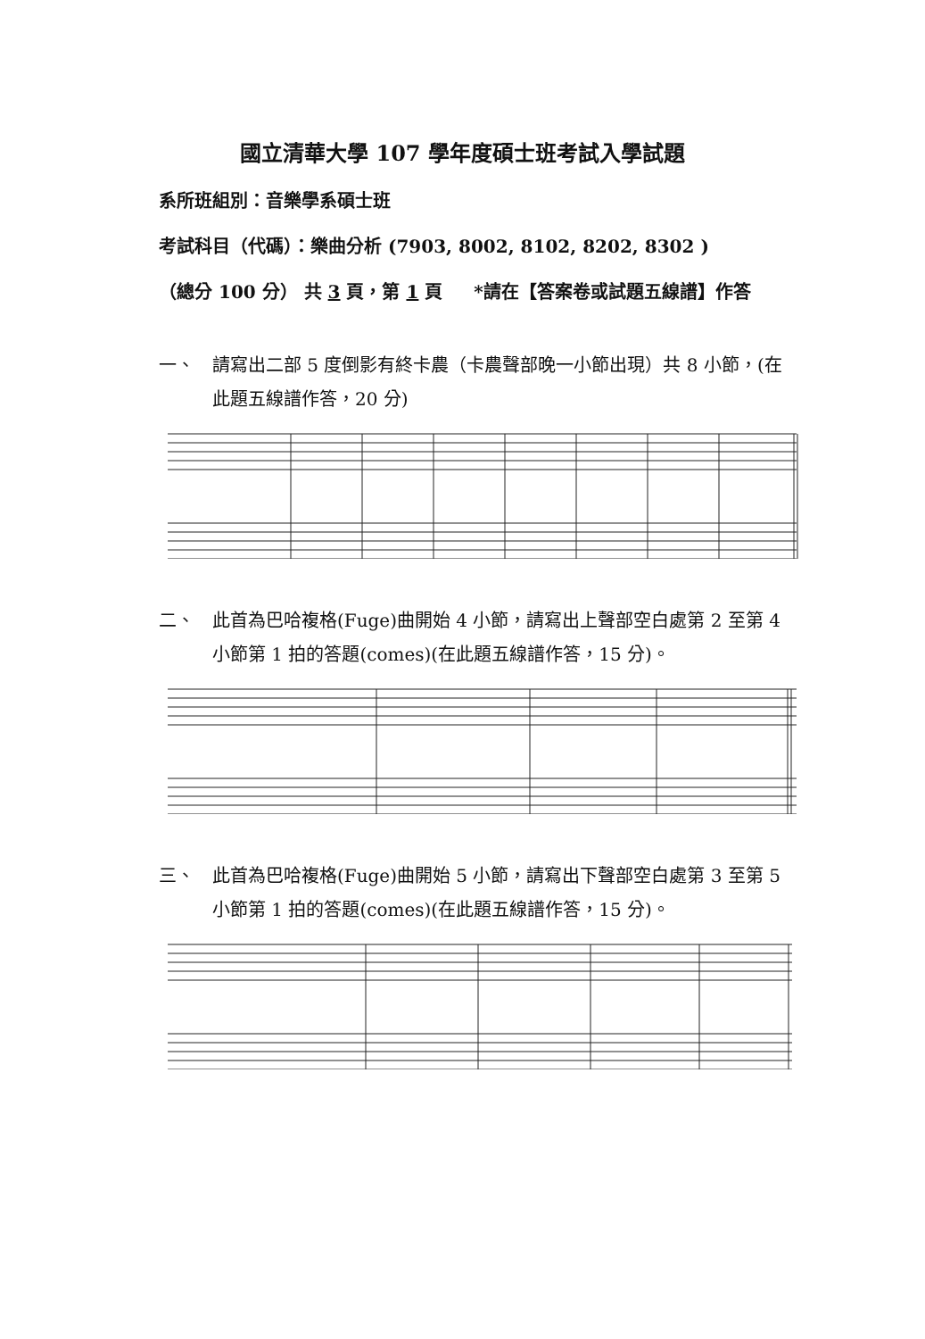國立清華大學 107 學年度碩士班考試入學試題
系所班組別：音樂學系碩士班
考試科目（代碼）：樂曲分析 (7903, 8002, 8102, 8202, 8302 )
（總分 100 分） 共 3 頁，第 1 頁 *請在【答案卷或試題五線譜】作答
一、 請寫出二部 5 度倒影有終卡農（卡農聲部晚一小節出現）共 8 小節，(在此題五線譜作答，20 分)
二、 此首為巴哈複格(Fuge)曲開始 4 小節，請寫出上聲部空白處第 2 至第 4 小節第 1 拍的答題(comes)(在此題五線譜作答，15 分)。
三、 此首為巴哈複格(Fuge)曲開始 5 小節，請寫出下聲部空白處第 3 至第 5 小節第 1 拍的答題(comes)(在此題五線譜作答，15 分)。